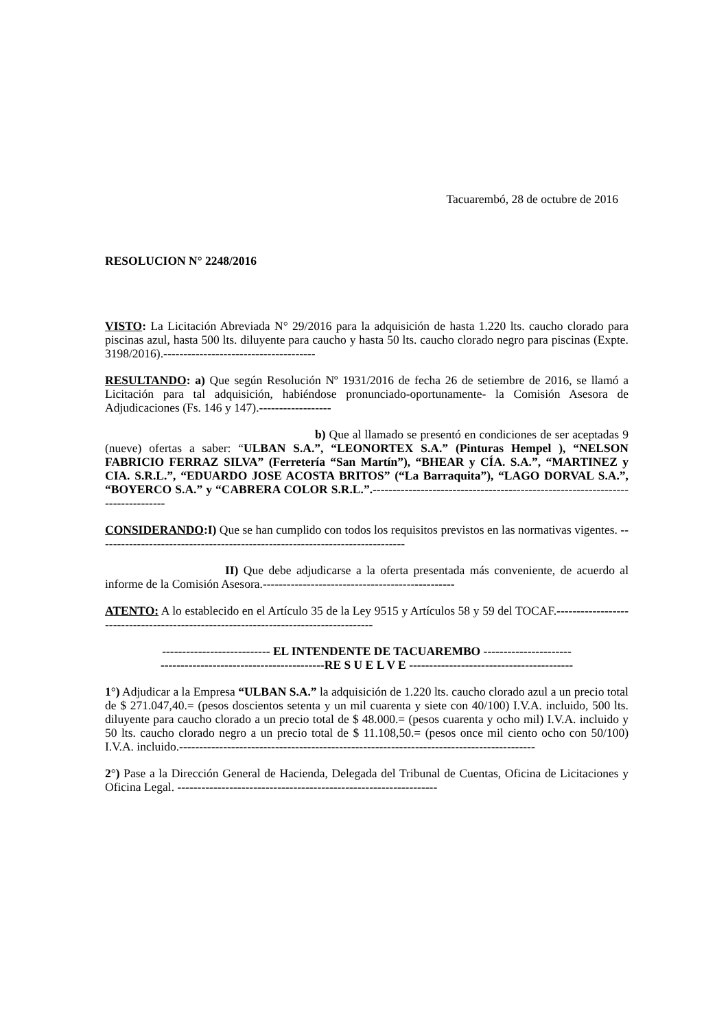Tacuarembó, 28 de octubre de 2016
RESOLUCION N° 2248/2016
VISTO: La Licitación Abreviada N° 29/2016 para la adquisición de hasta 1.220 lts. caucho clorado para piscinas azul, hasta 500 lts. diluyente para caucho y hasta 50 lts. caucho clorado negro para piscinas (Expte. 3198/2016).--------------------------------------
RESULTANDO: a) Que según Resolución Nº 1931/2016 de fecha 26 de setiembre de 2016, se llamó a Licitación para tal adquisición, habiéndose pronunciado-oportunamente- la Comisión Asesora de Adjudicaciones (Fs. 146 y 147).------------------
b) Que al llamado se presentó en condiciones de ser aceptadas 9 (nueve) ofertas a saber: “ULBAN S.A.”, “LEONORTEX S.A.” (Pinturas Hempel ), “NELSON FABRICIO FERRAZ SILVA” (Ferretería “San Martín”), “BHEAR y CÍA. S.A.”, “MARTINEZ y CIA. S.R.L.”, “EDUARDO JOSE ACOSTA BRITOS” (“La Barraquita”), “LAGO DORVAL S.A.”, “BOYERCO S.A.” y “CABRERA COLOR S.R.L.”.-------------------------------------------------------------------------------
CONSIDERANDO:I) Que se han cumplido con todos los requisitos previstos en las normativas vigentes. -----------------------------------------------------------------------------
II) Que debe adjudicarse a la oferta presentada más conveniente, de acuerdo al informe de la Comisión Asesora.------------------------------------------------
ATENTO: A lo establecido en el Artículo 35 de la Ley 9515 y Artículos 58 y 59 del TOCAF.-------------------------------------------------------------------------------------
--------------------------- EL INTENDENTE DE TACUAREMBO ----------------------
-----------------------------------------RE S U E L V E -----------------------------------------
1°) Adjudicar a la Empresa “ULBAN S.A.” la adquisición de 1.220 lts. caucho clorado azul a un precio total de $ 271.047,40.= (pesos doscientos setenta y un mil cuarenta y siete con 40/100) I.V.A. incluido, 500 lts. diluyente para caucho clorado a un precio total de $ 48.000.= (pesos cuarenta y ocho mil) I.V.A. incluido y 50 lts. caucho clorado negro a un precio total de $ 11.108,50.= (pesos once mil ciento ocho con 50/100) I.V.A. incluido.-----------------------------------------------------------------------------------------
2°) Pase a la Dirección General de Hacienda, Delegada del Tribunal de Cuentas, Oficina de Licitaciones y Oficina Legal. -----------------------------------------------------------------